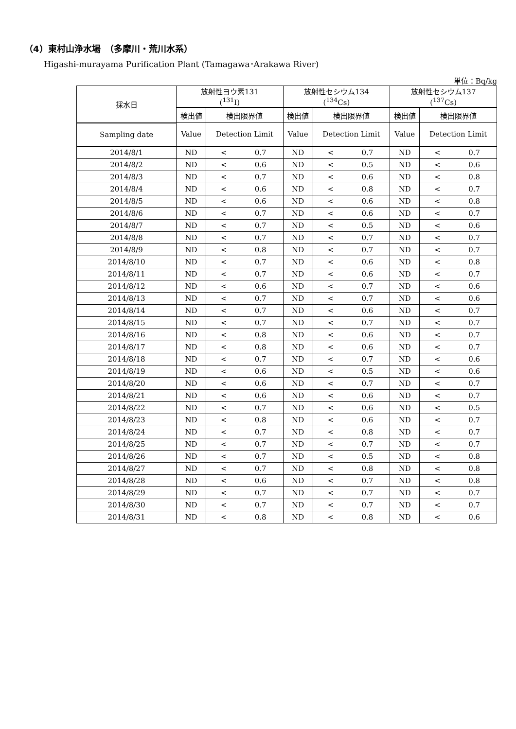（4）東村山浄水場　（多摩川・荒川水系）
Higashi-murayama Purification Plant (Tamagawa･Arakawa River)
単位：Bq/kg
| 採水日 | 放射性ヨウ素131 (<sup>131</sup>I) | | | 放射性セシウム134 (<sup>134</sup>Cs) | | | 放射性セシウム137 (<sup>137</sup>Cs) | | |
| --- | --- | --- | --- | --- | --- | --- | --- | --- | --- |
| | 検出値 | 検出限界値 | | 検出値 | 検出限界値 | | 検出値 | 検出限界値 | |
| Sampling date | Value | Detection Limit | | Value | Detection Limit | | Value | Detection Limit | |
| 2014/8/1 | ND | < | 0.7 | ND | < | 0.7 | ND | < | 0.7 |
| 2014/8/2 | ND | < | 0.6 | ND | < | 0.5 | ND | < | 0.6 |
| 2014/8/3 | ND | < | 0.7 | ND | < | 0.6 | ND | < | 0.8 |
| 2014/8/4 | ND | < | 0.6 | ND | < | 0.8 | ND | < | 0.7 |
| 2014/8/5 | ND | < | 0.6 | ND | < | 0.6 | ND | < | 0.8 |
| 2014/8/6 | ND | < | 0.7 | ND | < | 0.6 | ND | < | 0.7 |
| 2014/8/7 | ND | < | 0.7 | ND | < | 0.5 | ND | < | 0.6 |
| 2014/8/8 | ND | < | 0.7 | ND | < | 0.7 | ND | < | 0.7 |
| 2014/8/9 | ND | < | 0.8 | ND | < | 0.7 | ND | < | 0.7 |
| 2014/8/10 | ND | < | 0.7 | ND | < | 0.6 | ND | < | 0.8 |
| 2014/8/11 | ND | < | 0.7 | ND | < | 0.6 | ND | < | 0.7 |
| 2014/8/12 | ND | < | 0.6 | ND | < | 0.7 | ND | < | 0.6 |
| 2014/8/13 | ND | < | 0.7 | ND | < | 0.7 | ND | < | 0.6 |
| 2014/8/14 | ND | < | 0.7 | ND | < | 0.6 | ND | < | 0.7 |
| 2014/8/15 | ND | < | 0.7 | ND | < | 0.7 | ND | < | 0.7 |
| 2014/8/16 | ND | < | 0.8 | ND | < | 0.6 | ND | < | 0.7 |
| 2014/8/17 | ND | < | 0.8 | ND | < | 0.6 | ND | < | 0.7 |
| 2014/8/18 | ND | < | 0.7 | ND | < | 0.7 | ND | < | 0.6 |
| 2014/8/19 | ND | < | 0.6 | ND | < | 0.5 | ND | < | 0.6 |
| 2014/8/20 | ND | < | 0.6 | ND | < | 0.7 | ND | < | 0.7 |
| 2014/8/21 | ND | < | 0.6 | ND | < | 0.6 | ND | < | 0.7 |
| 2014/8/22 | ND | < | 0.7 | ND | < | 0.6 | ND | < | 0.5 |
| 2014/8/23 | ND | < | 0.8 | ND | < | 0.6 | ND | < | 0.7 |
| 2014/8/24 | ND | < | 0.7 | ND | < | 0.8 | ND | < | 0.7 |
| 2014/8/25 | ND | < | 0.7 | ND | < | 0.7 | ND | < | 0.7 |
| 2014/8/26 | ND | < | 0.7 | ND | < | 0.5 | ND | < | 0.8 |
| 2014/8/27 | ND | < | 0.7 | ND | < | 0.8 | ND | < | 0.8 |
| 2014/8/28 | ND | < | 0.6 | ND | < | 0.7 | ND | < | 0.8 |
| 2014/8/29 | ND | < | 0.7 | ND | < | 0.7 | ND | < | 0.7 |
| 2014/8/30 | ND | < | 0.7 | ND | < | 0.7 | ND | < | 0.7 |
| 2014/8/31 | ND | < | 0.8 | ND | < | 0.8 | ND | < | 0.6 |